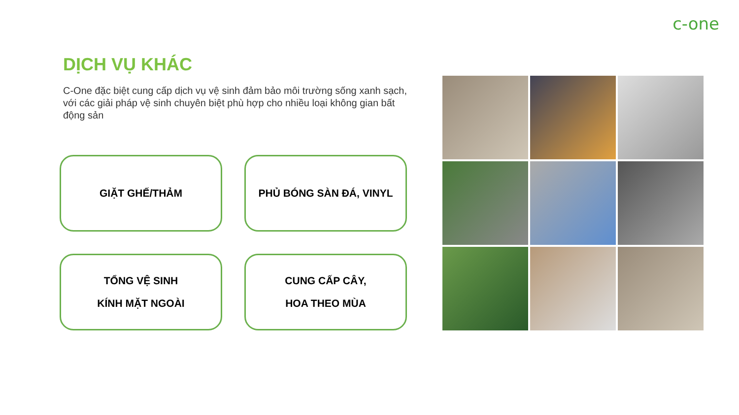c-one
DỊCH VỤ KHÁC
C-One đặc biệt cung cấp dịch vụ vệ sinh đảm bảo môi trường sống xanh sạch, với các giải pháp vệ sinh chuyên biệt phù hợp cho nhiều loại không gian bất động sản
GIẶT GHẾ/THẢM
PHỦ BÓNG SÀN ĐÁ, VINYL
TỔNG VỆ SINH
KÍNH MẶT NGOÀI
CUNG CẤP CÂY,
HOA THEO MÙA